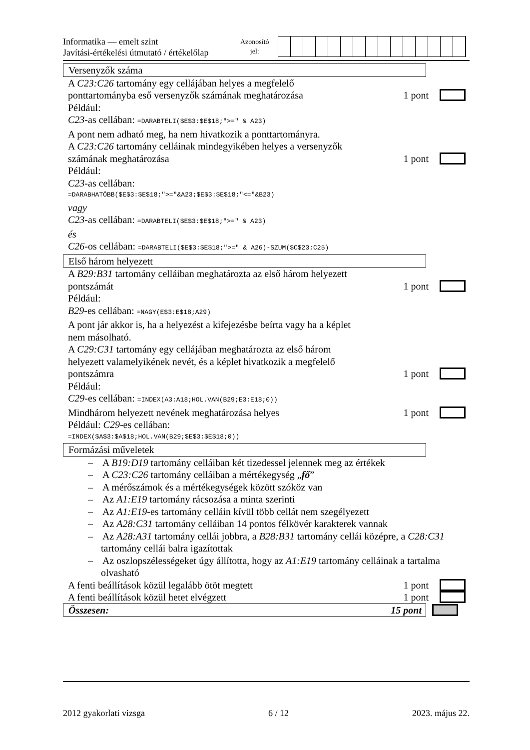Informatika — emelt szint
Javítási-értékelési útmutató / értékelőlap
Azonosító
jel:
Versenyzők száma
A C23:C26 tartomány egy cellájában helyes a megfelelő
ponttartományba eső versenyzők számának meghatározása 1 pont
Például:
C23-as cellában: =DARABTELI($E$3:$E$18;">=" & A23)
A pont nem adható meg, ha nem hivatkozik a ponttartományra.
A C23:C26 tartomány celláinak mindegyikében helyes a versenyzők
számának meghatározása 1 pont
Például:
C23-as cellában:
=DARABHATÖBB($E$3:$E$18;">="&A23;$E$3:$E$18;"<="&B23)
vagy
C23-as cellában: =DARABTELI($E$3:$E$18;">=" & A23)
és
C26-os cellában: =DARABTELI($E$3:$E$18;">=" & A26)-SZUM($C$23:C25)
Első három helyezett
A B29:B31 tartomány celláiban meghatározta az első három helyezett
pontszámát 1 pont
Például:
B29-es cellában: =NAGY(E$3:E$18;A29)
A pont jár akkor is, ha a helyezést a kifejezésbe beírta vagy ha a képlet
nem másolható.
A C29:C31 tartomány egy cellájában meghatározta az első három
helyezett valamelyikének nevét, és a képlet hivatkozik a megfelelő
pontszámra 1 pont
Például:
C29-es cellában: =INDEX(A3:A18;HOL.VAN(B29;E3:E18;0))
Mindhárom helyezett nevének meghatározása helyes 1 pont
Például: C29-es cellában:
=INDEX($A$3:$A$18;HOL.VAN(B29;$E$3:$E$18;0))
Formázási műveletek
– A B19:D19 tartomány celláiban két tizedessel jelennek meg az értékek
– A C23:C26 tartomány celláiban a mértékegység „fő”
– A mérőszámok és a mértékegységek között szóköz van
– Az A1:E19 tartomány rácsozása a minta szerinti
– Az A1:E19-es tartomány celláin kívül több cellát nem szegélyezett
– Az A28:C31 tartomány celláiban 14 pontos félkövér karakterek vannak
– Az A28:A31 tartomány cellái jobbra, a B28:B31 tartomány cellái középre, a C28:C31 tartomány cellái balra igazítottak
– Az oszlopszélességeket úgy állította, hogy az A1:E19 tartomány celláinak a tartalma olvasható
A fenti beállítások közül legalább ötöt megtett 1 pont
A fenti beállítások közül hetet elvégzett 1 pont
Összesen: 15 pont
2012 gyakorlati vizsga 6 / 12 2023. május 22.